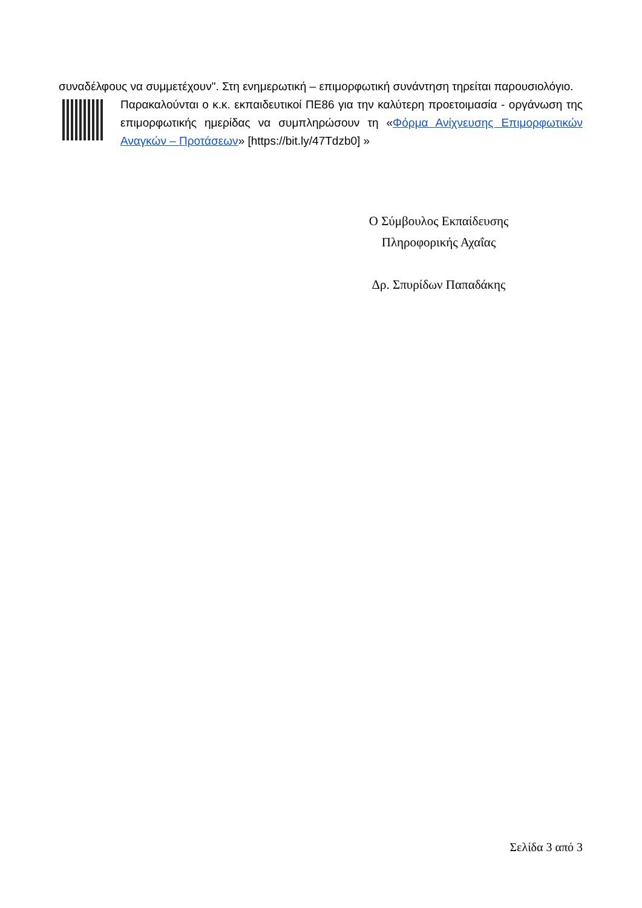συναδέλφους να συμμετέχουν". Στη ενημερωτική – επιμορφωτική συνάντηση τηρείται παρουσιολόγιο.
Παρακαλούνται ο κ.κ. εκπαιδευτικοί ΠΕ86 για την καλύτερη προετοιμασία - οργάνωση της επιμορφωτικής ημερίδας να συμπληρώσουν τη «Φόρμα Ανίχνευσης Επιμορφωτικών Αναγκών – Προτάσεων» [https://bit.ly/47Tdzb0] »
Ο Σύμβουλος Εκπαίδευσης
Πληροφορικής Αχαΐας
Δρ. Σπυρίδων Παπαδάκης
Σελίδα 3 από 3